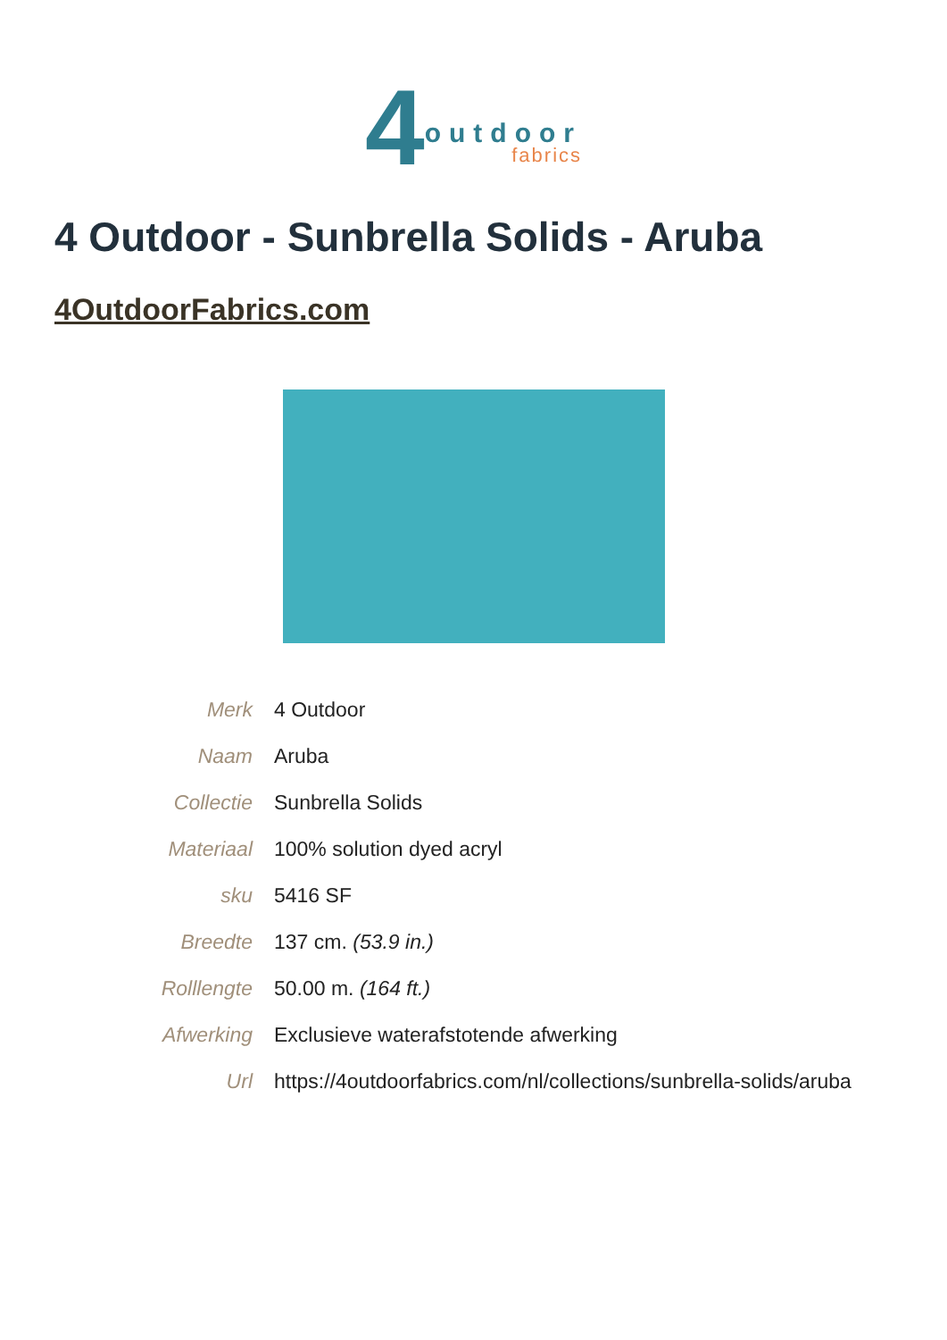4 outdoor
fabrics
4 Outdoor - Sunbrella Solids - Aruba
4OutdoorFabrics.com
| Merk | 4 Outdoor |
| Naam | Aruba |
| Collectie | Sunbrella Solids |
| Materiaal | 100% solution dyed acryl |
| sku | 5416 SF |
| Breedte | 137 cm. (53.9 in.) |
| Rolllengte | 50.00 m. (164 ft.) |
| Afwerking | Exclusieve waterafstotende afwerking |
| Url | https://4outdoorfabrics.com/nl/collections/sunbrella-solids/aruba |